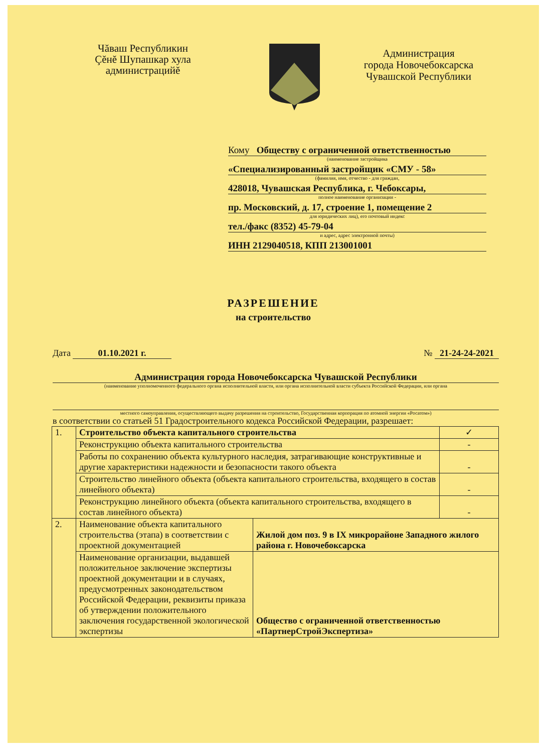Чăваш Республикин
Çĕнĕ Шупашкар хула
администрацийĕ
Администрация
города Новочебоксарска
Чувашской Республики
Кому Обществу с ограниченной ответственностью
(наименование застройщика
«Специализированный застройщик «СМУ - 58»
(фамилия, имя, отчество - для граждан,
428018, Чувашская Республика, г. Чебоксары,
полное наименование организации -
пр. Московский, д. 17, строение 1, помещение 2
для юридических лиц), его почтовый индекс
тел./факс (8352) 45-79-04
и адрес, адрес электронной почты)
ИНН 2129040518, КПП 213001001
РАЗРЕШЕНИЕ
на строительство
Дата 01.10.2021 г. № 21-24-24-2021
Администрация города Новочебоксарска Чувашской Республики
(наименование уполномоченного федерального органа исполнительной власти, или органа исполнительной власти субъекта Российской Федерации, или органа
местного самоуправления, осуществляющего выдачу разрешения на строительство, Государственная корпорация по атомной энергии «Росатом»)
в соответствии со статьей 51 Градостроительного кодекса Российской Федерации, разрешает:
| 1. | Строительство объекта капитального строительства | | ✓ |
| | Реконструкцию объекта капитального строительства | | - |
| | Работы по сохранению объекта культурного наследия, затрагивающие конструктивные и другие характеристики надежности и безопасности такого объекта | | - |
| | Строительство линейного объекта (объекта капитального строительства, входящего в состав линейного объекта) | | - |
| | Реконструкцию линейного объекта (объекта капитального строительства, входящего в состав линейного объекта) | | - |
| 2. | Наименование объекта капитального строительства (этапа) в соответствии с проектной документацией | Жилой дом поз. 9 в IX микрорайоне Западного жилого района г. Новочебоксарска | |
| | Наименование организации, выдавшей положительное заключение экспертизы проектной документации и в случаях, предусмотренных законодательством Российской Федерации, реквизиты приказа об утверждении положительного заключения государственной экологической экспертизы | Общество с ограниченной ответственностью «ПартнерСтройЭкспертиза» | |